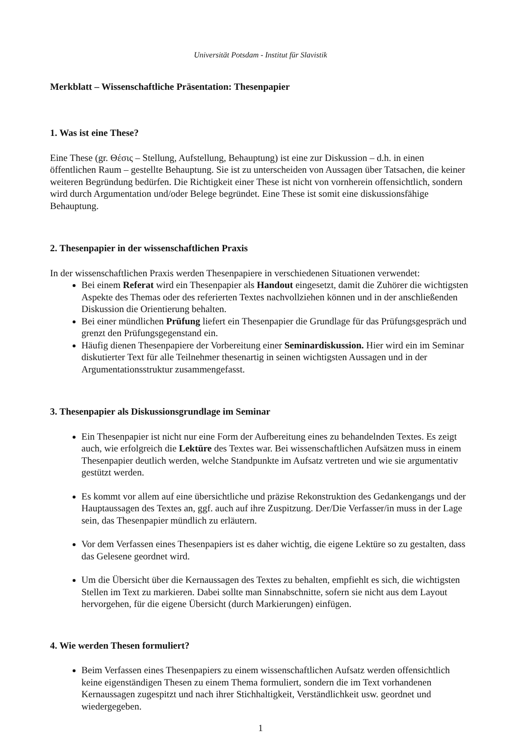Universität Potsdam - Institut für Slavistik
Merkblatt – Wissenschaftliche Präsentation: Thesenpapier
1. Was ist eine These?
Eine These (gr. Θέσις – Stellung, Aufstellung, Behauptung) ist eine zur Diskussion – d.h. in einen öffentlichen Raum – gestellte Behauptung. Sie ist zu unterscheiden von Aussagen über Tatsachen, die keiner weiteren Begründung bedürfen. Die Richtigkeit einer These ist nicht von vornherein offensichtlich, sondern wird durch Argumentation und/oder Belege begründet. Eine These ist somit eine diskussionsfähige Behauptung.
2. Thesenpapier in der wissenschaftlichen Praxis
In der wissenschaftlichen Praxis werden Thesenpapiere in verschiedenen Situationen verwendet:
Bei einem Referat wird ein Thesenpapier als Handout eingesetzt, damit die Zuhörer die wichtigsten Aspekte des Themas oder des referierten Textes nachvollziehen können und in der anschließenden Diskussion die Orientierung behalten.
Bei einer mündlichen Prüfung liefert ein Thesenpapier die Grundlage für das Prüfungsgespräch und grenzt den Prüfungsgegenstand ein.
Häufig dienen Thesenpapiere der Vorbereitung einer Seminardiskussion. Hier wird ein im Seminar diskutierter Text für alle Teilnehmer thesenartig in seinen wichtigsten Aussagen und in der Argumentationsstruktur zusammengefasst.
3. Thesenpapier als Diskussionsgrundlage im Seminar
Ein Thesenpapier ist nicht nur eine Form der Aufbereitung eines zu behandelnden Textes. Es zeigt auch, wie erfolgreich die Lektüre des Textes war. Bei wissenschaftlichen Aufsätzen muss in einem Thesenpapier deutlich werden, welche Standpunkte im Aufsatz vertreten und wie sie argumentativ gestützt werden.
Es kommt vor allem auf eine übersichtliche und präzise Rekonstruktion des Gedankengangs und der Hauptaussagen des Textes an, ggf. auch auf ihre Zuspitzung. Der/Die Verfasser/in muss in der Lage sein, das Thesenpapier mündlich zu erläutern.
Vor dem Verfassen eines Thesenpapiers ist es daher wichtig, die eigene Lektüre so zu gestalten, dass das Gelesene geordnet wird.
Um die Übersicht über die Kernaussagen des Textes zu behalten, empfiehlt es sich, die wichtigsten Stellen im Text zu markieren. Dabei sollte man Sinnabschnitte, sofern sie nicht aus dem Layout hervorgehen, für die eigene Übersicht (durch Markierungen) einfügen.
4. Wie werden Thesen formuliert?
Beim Verfassen eines Thesenpapiers zu einem wissenschaftlichen Aufsatz werden offensichtlich keine eigenständigen Thesen zu einem Thema formuliert, sondern die im Text vorhandenen Kernaussagen zugespitzt und nach ihrer Stichhaltigkeit, Verständlichkeit usw. geordnet und wiedergegeben.
1